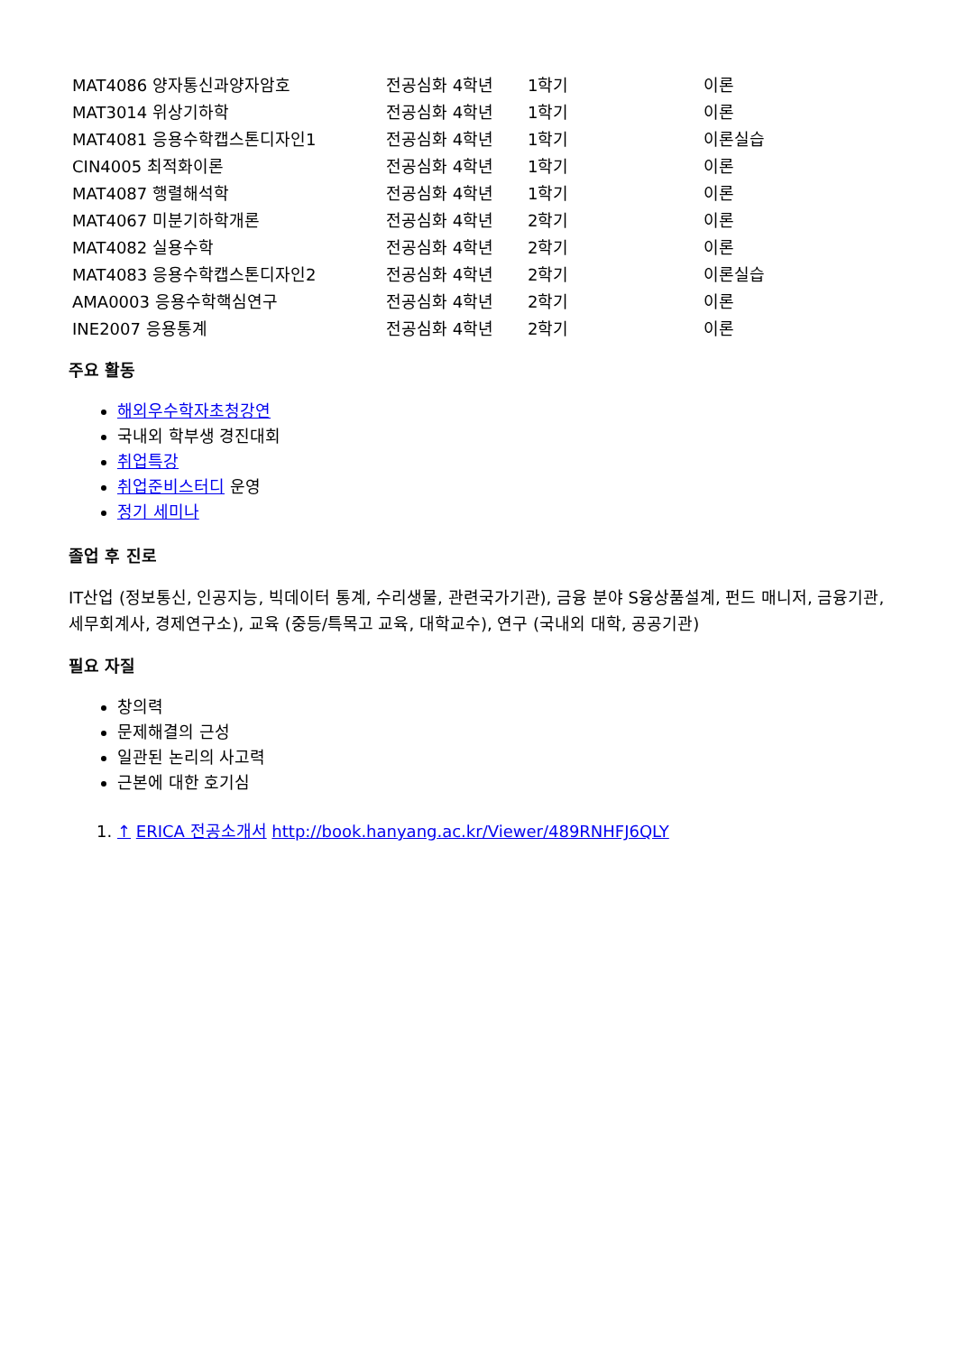| MAT4086 양자통신과양자암호 | 전공심화 4학년 | 1학기 | 이론 |
| MAT3014 위상기하학 | 전공심화 4학년 | 1학기 | 이론 |
| MAT4081 응용수학캡스톤디자인1 | 전공심화 4학년 | 1학기 | 이론실습 |
| CIN4005 최적화이론 | 전공심화 4학년 | 1학기 | 이론 |
| MAT4087 행렬해석학 | 전공심화 4학년 | 1학기 | 이론 |
| MAT4067 미분기하학개론 | 전공심화 4학년 | 2학기 | 이론 |
| MAT4082 실용수학 | 전공심화 4학년 | 2학기 | 이론 |
| MAT4083 응용수학캡스톤디자인2 | 전공심화 4학년 | 2학기 | 이론실습 |
| AMA0003 응용수학핵심연구 | 전공심화 4학년 | 2학기 | 이론 |
| INE2007 응용통계 | 전공심화 4학년 | 2학기 | 이론 |
주요 활동
해외우수학자초청강연
국내외 학부생 경진대회
취업특강
취업준비스터디 운영
정기 세미나
졸업 후 진로
IT산업 (정보통신, 인공지능, 빅데이터 통계, 수리생물, 관련국가기관), 금융 분야 S융상품설계, 펀드 매니저, 금융기관, 세무회계사, 경제연구소), 교육 (중등/특목고 교육, 대학교수), 연구 (국내외 대학, 공공기관)
필요 자질
창의력
문제해결의 근성
일관된 논리의 사고력
근본에 대한 호기심
1. ↑ ERICA 전공소개서 http://book.hanyang.ac.kr/Viewer/489RNHFJ6QLY